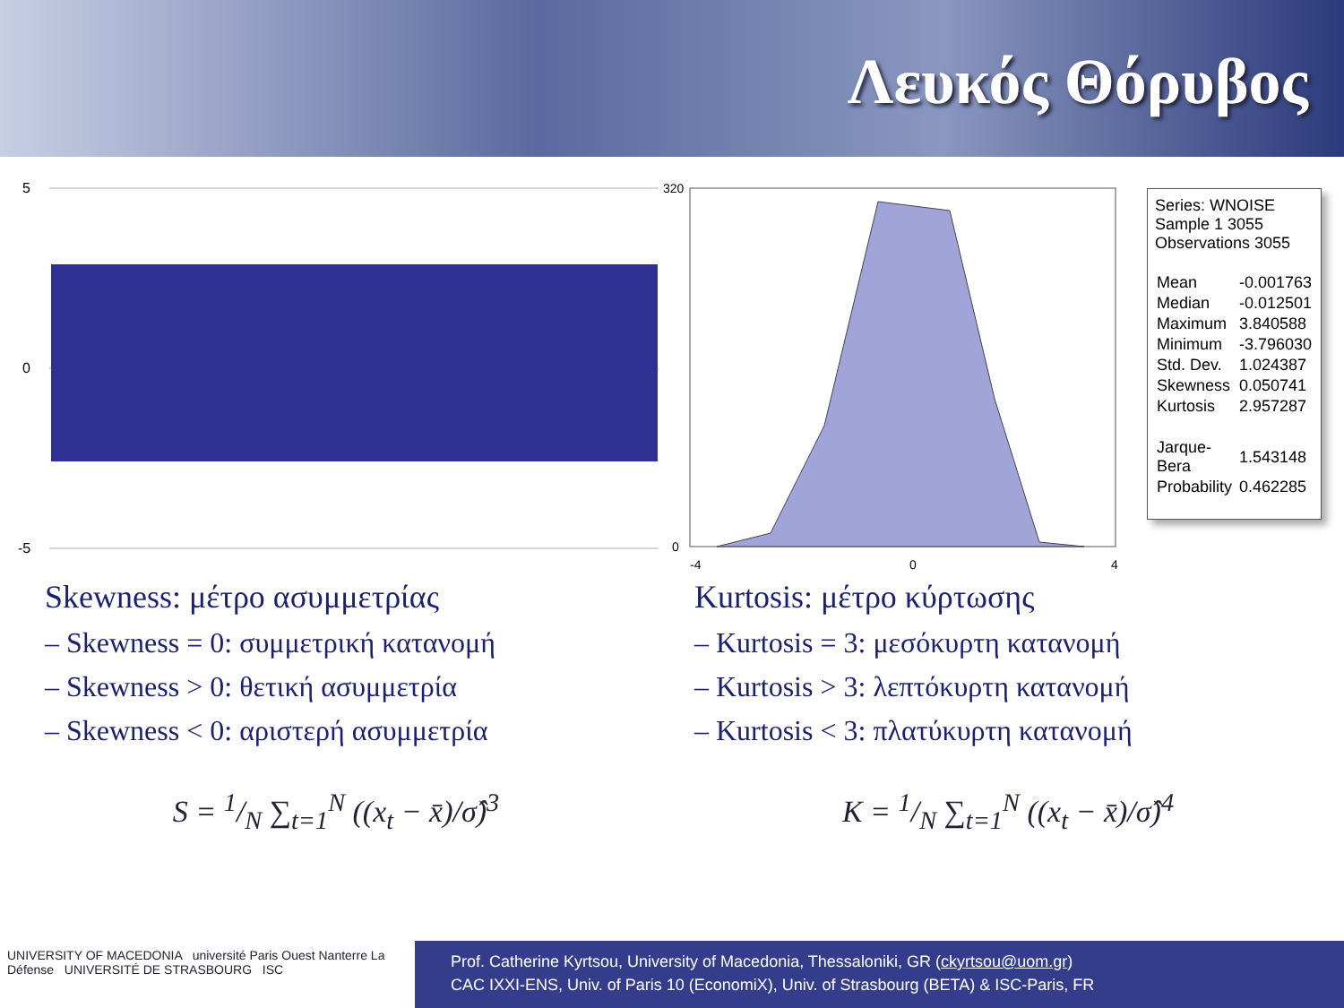Λευκός Θόρυβος
5
0
-5
320
0
-4
0
4
Series: WNOISE
Sample 1 3055
Observations 3055
| Mean | -0.001763 |
| Median | -0.012501 |
| Maximum | 3.840588 |
| Minimum | -3.796030 |
| Std. Dev. | 1.024387 |
| Skewness | 0.050741 |
| Kurtosis | 2.957287 |
| Jarque-Bera | 1.543148 |
| Probability | 0.462285 |
Skewness: μέτρο ασυμμετρίας
– Skewness = 0: συμμετρική κατανομή
– Skewness > 0: θετική ασυμμετρία
– Skewness < 0: αριστερή ασυμμετρία
Kurtosis: μέτρο κύρτωσης
– Kurtosis = 3: μεσόκυρτη κατανομή
– Kurtosis > 3: λεπτόκυρτη κατανομή
– Kurtosis < 3: πλατύκυρτη κατανομή
S = 1/N ∑<sub>t=1</sub><sup>N</sup> ((x<sub>t</sub> − x̄)/σ̂)<sup>3</sup> K = 1/N ∑<sub>t=1</sub><sup>N</sup> ((x<sub>t</sub> − x̄)/σ̂)<sup>4</sup>
UNIVERSITY OF MACEDONIA université Paris Ouest Nanterre La Défense UNIVERSITÉ DE STRASBOURG ISC
Prof. Catherine Kyrtsou, University of Macedonia, Thessaloniki, GR (ckyrtsou@uom.gr)
CAC IXXI-ENS, Univ. of Paris 10 (EconomiX), Univ. of Strasbourg (BETA) & ISC-Paris, FR